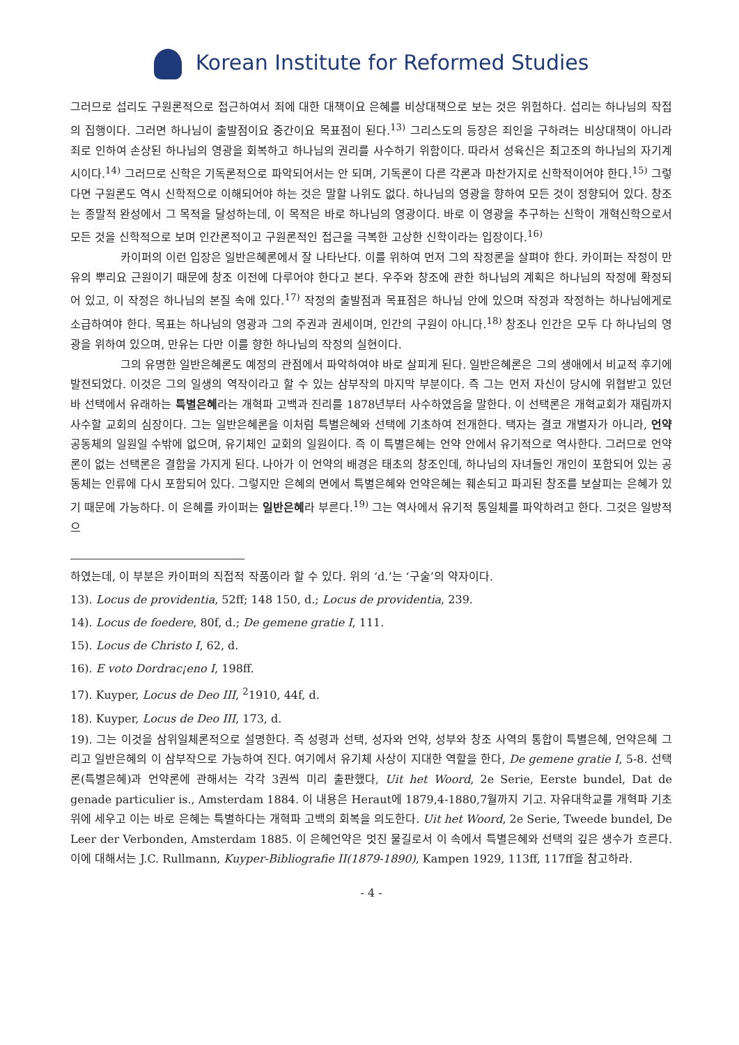Korean Institute for Reformed Studies
그러므로 섭리도 구원론적으로 접근하여서 죄에 대한 대책이요 은혜를 비상대책으로 보는 것은 위험하다. 섭리는 하나님의 작접의 집행이다. 그러면 하나님이 출발점이요 중간이요 목표점이 된다.<sup>13)</sup> 그리스도의 등장은 죄인을 구하려는 비상대책이 아니라 죄로 인하여 손상된 하나님의 영광을 회복하고 하나님의 권리를 사수하기 위함이다. 따라서 성육신은 최고조의 하나님의 자기계시이다.<sup>14)</sup> 그러므로 신학은 기독론적으로 파악되어서는 안 되며, 기독론이 다른 각론과 마찬가지로 신학적이어야 한다.<sup>15)</sup> 그렇다면 구원론도 역시 신학적으로 이해되어야 하는 것은 말할 나위도 없다. 하나님의 영광을 향하여 모든 것이 정향되어 있다. 창조는 종말적 완성에서 그 목적을 달성하는데, 이 목적은 바로 하나님의 영광이다. 바로 이 영광을 추구하는 신학이 개혁신학으로서 모든 것을 신학적으로 보며 인간론적이고 구원론적인 접근을 극복한 고상한 신학이라는 입장이다.<sup>16)</sup>
카이퍼의 이런 입장은 일반은혜론에서 잘 나타난다. 이를 위하여 먼저 그의 작정론을 살펴야 한다. 카이퍼는 작정이 만유의 뿌리요 근원이기 때문에 창조 이전에 다루어야 한다고 본다. 우주와 창조에 관한 하나님의 계획은 하나님의 작정에 확정되어 있고, 이 작정은 하나님의 본질 속에 있다.<sup>17)</sup> 작정의 출발점과 목표점은 하나님 안에 있으며 작정과 작정하는 하나님에게로 소급하여야 한다. 목표는 하나님의 영광과 그의 주권과 권세이며, 인간의 구원이 아니다.<sup>18)</sup> 창조나 인간은 모두 다 하나님의 영광을 위하여 있으며, 만유는 다만 이를 향한 하나님의 작정의 실현이다.
그의 유명한 일반은혜론도 예정의 관점에서 파악하여야 바로 살피게 된다. 일반은혜론은 그의 생애에서 비교적 후기에 발전되었다. 이것은 그의 일생의 역작이라고 할 수 있는 삼부작의 마지막 부분이다. 즉 그는 먼저 자신이 당시에 위협받고 있던 바 선택에서 유래하는 특별은혜라는 개혁파 고백과 진리를 1878년부터 사수하였음을 말한다. 이 선택론은 개혁교회가 재림까지 사수할 교회의 심장이다. 그는 일반은혜론을 이처럼 특별은혜와 선택에 기초하여 전개한다. 택자는 결코 개별자가 아니라, 언약공동체의 일원일 수밖에 없으며, 유기체인 교회의 일원이다. 즉 이 특별은혜는 언약 안에서 유기적으로 역사한다. 그러므로 언약론이 없는 선택론은 결함을 가지게 된다. 나아가 이 언약의 배경은 태초의 창조인데, 하나님의 자녀들인 개인이 포함되어 있는 공동체는 인류에 다시 포함되어 있다. 그렇지만 은혜의 면에서 특별은혜와 언약은혜는 훼손되고 파괴된 창조를 보살피는 은혜가 있기 때문에 가능하다. 이 은혜를 카이퍼는 일반은혜라 부른다.<sup>19)</sup> 그는 역사에서 유기적 통일체를 파악하려고 한다. 그것은 일방적으
하였는데, 이 부분은 카이퍼의 직접적 작품이라 할 수 있다. 위의 ‘d.’는 ‘구술’의 약자이다.
13). Locus de providentia, 52ff; 148 150, d.; Locus de providentia, 239.
14). Locus de foedere, 80f, d.; De gemene gratie I, 111.
15). Locus de Christo I, 62, d.
16). E voto Dordrac¡eno I, 198ff.
17). Kuyper, Locus de Deo III, <sup>2</sup>1910, 44f, d.
18). Kuyper, Locus de Deo III, 173, d.
19). 그는 이것을 삼위일체론적으로 설명한다. 즉 성령과 선택, 성자와 언약, 성부와 창조 사역의 통합이 특별은혜, 언약은혜 그리고 일반은혜의 이 삼부작으로 가능하여 진다. 여기에서 유기체 사상이 지대한 역할을 한다, De gemene gratie I, 5-8. 선택론(특별은혜)과 언약론에 관해서는 각각 3권씩 미리 출판했다, Uit het Woord, 2e Serie, Eerste bundel, Dat de genade particulier is., Amsterdam 1884. 이 내용은 Heraut에 1879,4-1880,7월까지 기고. 자유대학교를 개혁파 기초 위에 세우고 이는 바로 은혜는 특별하다는 개혁파 고백의 회복을 의도한다. Uit het Woord, 2e Serie, Tweede bundel, De Leer der Verbonden, Amsterdam 1885. 이 은혜언약은 멋진 물길로서 이 속에서 특별은혜와 선택의 깊은 생수가 흐른다. 이에 대해서는 J.C. Rullmann, Kuyper-Bibliografie II(1879-1890), Kampen 1929, 113ff, 117ff을 참고하라.
- 4 -